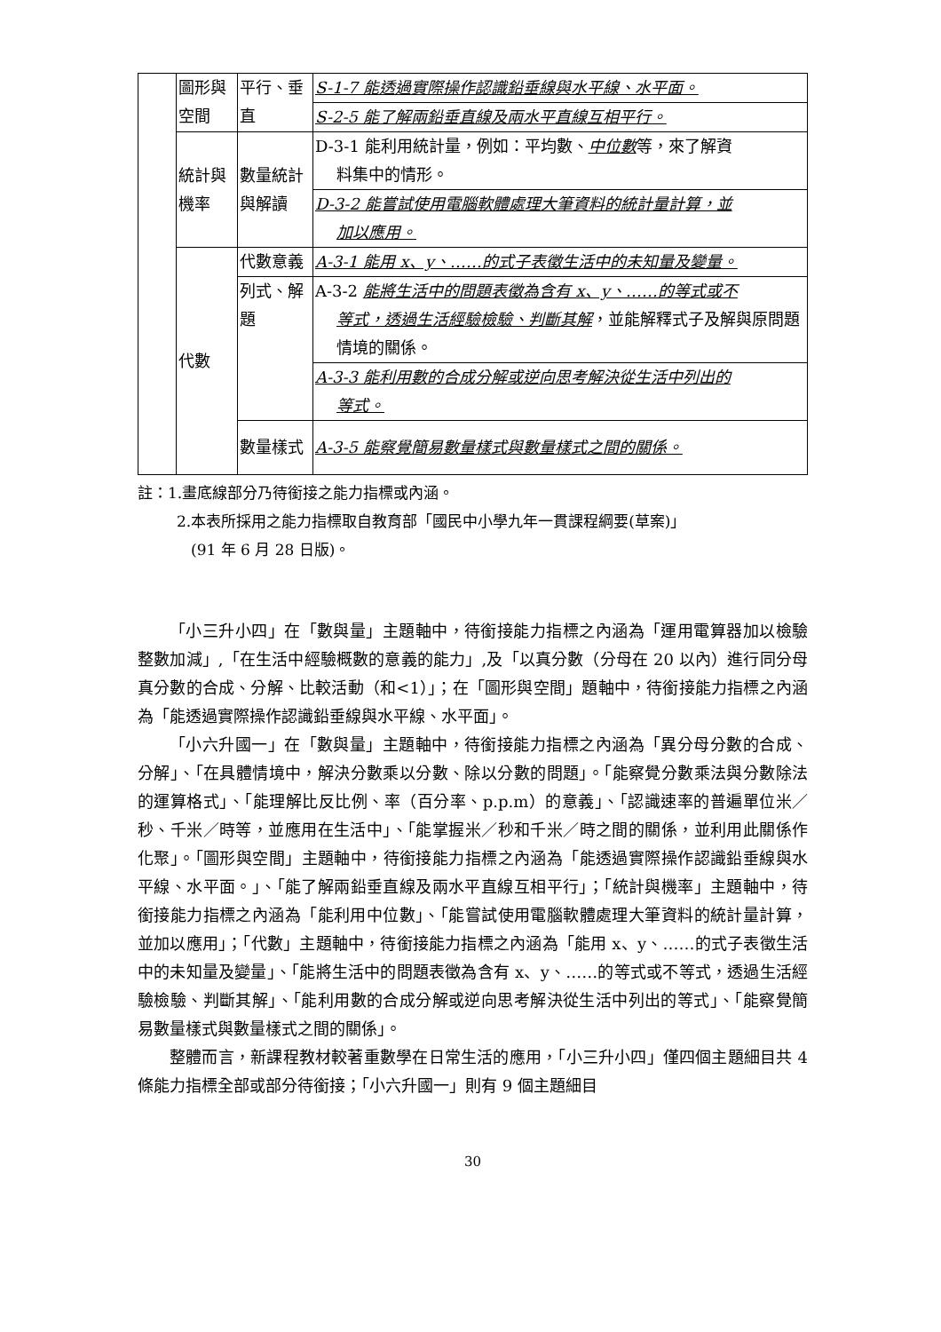| | 圖形與空間 | 平行、垂直 | S-1-7 能透過實際操作認識鉛垂線與水平線、水平面。 |
| | | | S-2-5 能了解兩鉛垂直線及兩水平直線互相平行。 |
| | 統計與機率 | 數量統計與解讀 | D-3-1 能利用統計量，例如：平均數、 中位數 等，來了解資 料集中的情形。 |
| | | | D-3-2 能嘗試使用電腦軟體處理大筆資料的統計量計算，並 加以應用。 |
| | 代數 | 代數意義 | A-3-1 能用 x、y、……的式子表徵生活中的未知量及變量。 |
| | | 列式、解題 | A-3-2 能將生活中的問題表徵為含有 x、y、……的等式或不 等式，透過生活經驗檢驗、判斷其解 ，並能解釋式子及解與原問題情境的關係。 |
| | | | A-3-3 能利用數的合成分解或逆向思考解決從生活中列出的 等式。 |
| | | 數量樣式 | A-3-5 能察覺簡易數量樣式與數量樣式之間的關係。 |
註：1.畫底線部分乃待銜接之能力指標或內涵。
2.本表所採用之能力指標取自教育部「國民中小學九年一貫課程綱要(草案)」
(91 年 6 月 28 日版)。
「小三升小四」在「數與量」主題軸中，待銜接能力指標之內涵為「運用電算器加以檢驗整數加減」,「在生活中經驗概數的意義的能力」,及「以真分數（分母在 20 以內）進行同分母真分數的合成、分解、比較活動（和<1）」；在「圖形與空間」題軸中，待銜接能力指標之內涵為「能透過實際操作認識鉛垂線與水平線、水平面」。
「小六升國一」在「數與量」主題軸中，待銜接能力指標之內涵為「異分母分數的合成、分解」、「在具體情境中，解決分數乘以分數、除以分數的問題」。「能察覺分數乘法與分數除法的運算格式」、「能理解比反比例、率（百分率、p.p.m）的意義」、「認識速率的普遍單位米／秒、千米／時等，並應用在生活中」、「能掌握米／秒和千米／時之間的關係，並利用此關係作化聚」。「圖形與空間」主題軸中，待銜接能力指標之內涵為「能透過實際操作認識鉛垂線與水平線、水平面。」、「能了解兩鉛垂直線及兩水平直線互相平行」；「統計與機率」主題軸中，待銜接能力指標之內涵為「能利用中位數」、「能嘗試使用電腦軟體處理大筆資料的統計量計算，並加以應用」；「代數」主題軸中，待銜接能力指標之內涵為「能用 x、y、……的式子表徵生活中的未知量及變量」、「能將生活中的問題表徵為含有 x、y、……的等式或不等式，透過生活經驗檢驗、判斷其解」、「能利用數的合成分解或逆向思考解決從生活中列出的等式」、「能察覺簡易數量樣式與數量樣式之間的關係」。
整體而言，新課程教材較著重數學在日常生活的應用，「小三升小四」僅四個主題細目共 4 條能力指標全部或部分待銜接；「小六升國一」則有 9 個主題細目
30